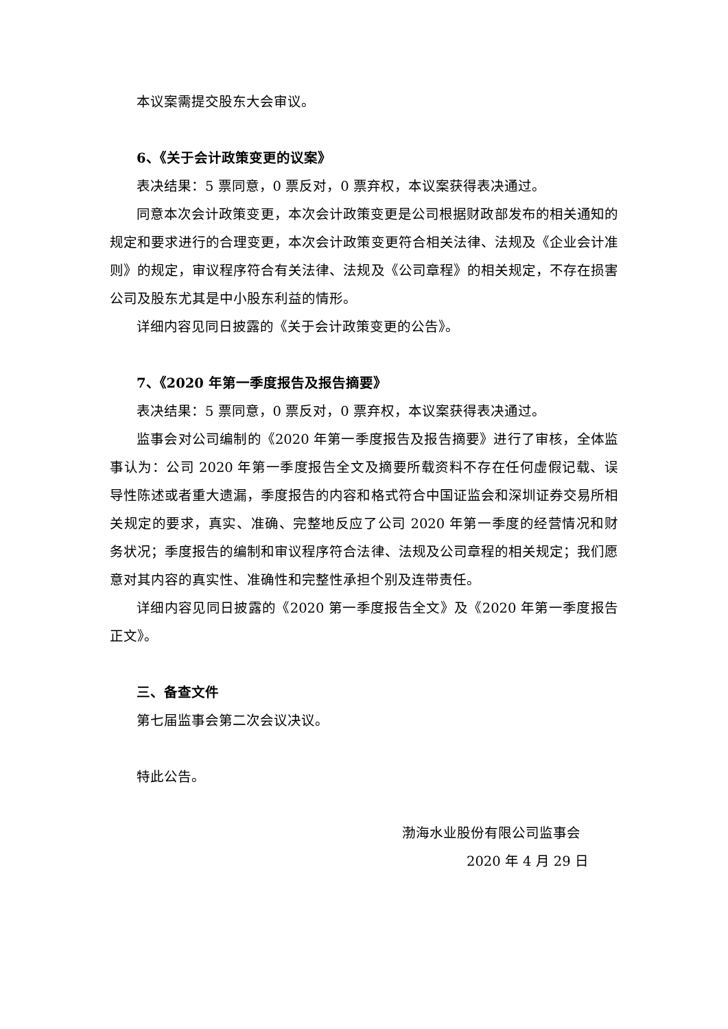本议案需提交股东大会审议。
6、《关于会计政策变更的议案》
表决结果：5 票同意，0 票反对，0 票弃权，本议案获得表决通过。
同意本次会计政策变更，本次会计政策变更是公司根据财政部发布的相关通知的规定和要求进行的合理变更，本次会计政策变更符合相关法律、法规及《企业会计准则》的规定，审议程序符合有关法律、法规及《公司章程》的相关规定，不存在损害公司及股东尤其是中小股东利益的情形。
详细内容见同日披露的《关于会计政策变更的公告》。
7、《2020 年第一季度报告及报告摘要》
表决结果：5 票同意，0 票反对，0 票弃权，本议案获得表决通过。
监事会对公司编制的《2020 年第一季度报告及报告摘要》进行了审核，全体监事认为：公司 2020 年第一季度报告全文及摘要所载资料不存在任何虚假记载、误导性陈述或者重大遗漏，季度报告的内容和格式符合中国证监会和深圳证券交易所相关规定的要求，真实、准确、完整地反应了公司 2020 年第一季度的经营情况和财务状况；季度报告的编制和审议程序符合法律、法规及公司章程的相关规定；我们愿意对其内容的真实性、准确性和完整性承担个别及连带责任。
详细内容见同日披露的《2020 第一季度报告全文》及《2020 年第一季度报告正文》。
三、备查文件
第七届监事会第二次会议决议。
特此公告。
渤海水业股份有限公司监事会
2020 年 4 月 29 日